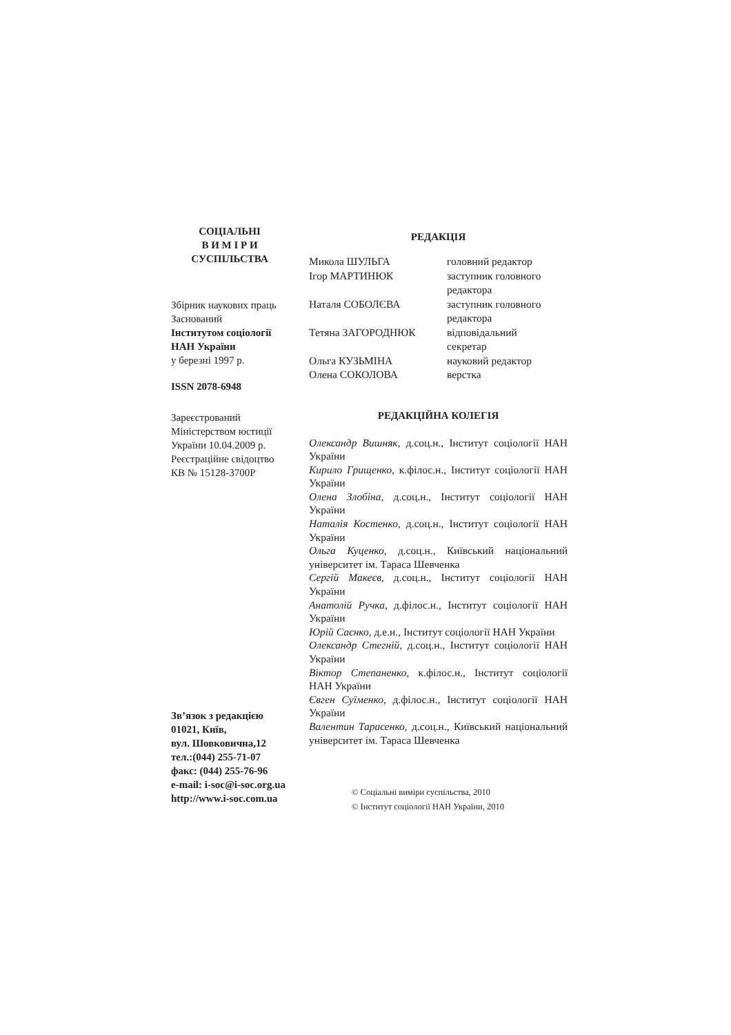СОЦІАЛЬНІ
В И М І Р И
СУСПІЛЬСТВА
Збірник наукових праць
Заснований
Інститутом соціології
НАН України
у березні 1997 р.
ISSN 2078-6948
Зареєстрований
Міністерством юстиції
України 10.04.2009 р.
Реєстраційне свідоцтво
КВ № 15128-3700Р
Зв’язок з редакцією
01021, Київ,
вул. Шовковична,12
тел.:(044) 255-71-07
факс: (044) 255-76-96
e-mail: i-soc@i-soc.org.ua
http://www.i-soc.com.ua
РЕДАКЦІЯ
| Микола ШУЛЬГА | головний редактор |
| Ігор МАРТИНЮК | заступник головного редактора |
| Наталя СОБОЛЄВА | заступник головного редактора |
| Тетяна ЗАГОРОДНЮК | відповідальний секретар |
| Ольга КУЗЬМІНА | науковий редактор |
| Олена СОКОЛОВА | верстка |
РЕДАКЦІЙНА КОЛЕГІЯ
Олександр Вишняк, д.соц.н., Інститут соціології НАН України
Кирило Грищенко, к.філос.н., Інститут соціології НАН України
Олена Злобіна, д.соц.н., Інститут соціології НАН України
Наталія Костенко, д.соц.н., Інститут соціології НАН України
Ольга Куценко, д.соц.н., Київський національний університет ім. Тараса Шевченка
Сергій Макеєв, д.соц.н., Інститут соціології НАН України
Анатолій Ручка, д.філос.н., Інститут соціології НАН України
Юрій Саєнко, д.е.н., Інститут соціології НАН України
Олександр Стегній, д.соц.н., Інститут соціології НАН України
Віктор Степаненко, к.філос.н., Інститут соціології НАН України
Євген Суїменко, д.філос.н., Інститут соціології НАН України
Валентин Тарасенко, д.соц.н., Київський національний університет ім. Тараса Шевченка
© Соціальні виміри суспільства, 2010
© Інститут соціології НАН України, 2010